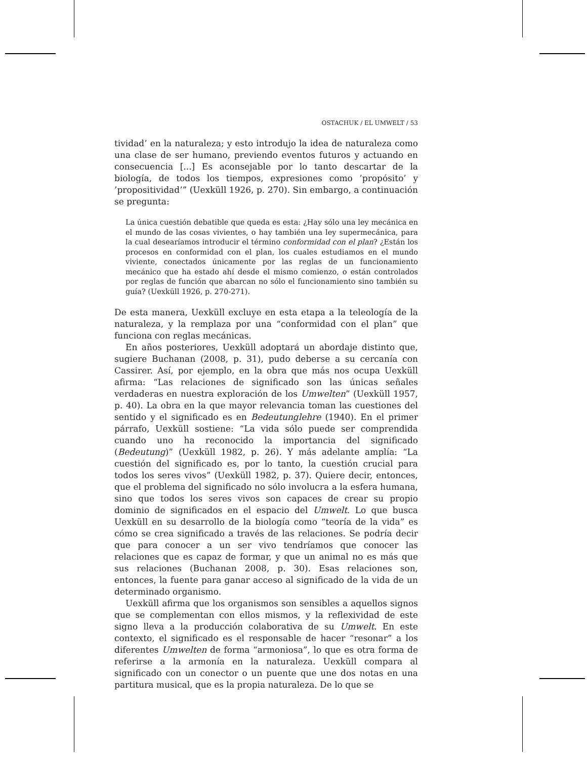OSTACHUK / EL UMWELT / 53
tividad’ en la naturaleza; y esto introdujo la idea de naturaleza como una clase de ser humano, previendo eventos futuros y actuando en consecuencia [...] Es aconsejable por lo tanto descartar de la biología, de todos los tiempos, expresiones como ’propósito’ y ’propositividad’” (Uexküll 1926, p. 270). Sin embargo, a continuación se pregunta:
La única cuestión debatible que queda es esta: ¿Hay sólo una ley mecánica en el mundo de las cosas vivientes, o hay también una ley supermecánica, para la cual desearíamos introducir el término conformidad con el plan? ¿Están los procesos en conformidad con el plan, los cuales estudiamos en el mundo viviente, conectados únicamente por las reglas de un funcionamiento mecánico que ha estado ahí desde el mismo comienzo, o están controlados por reglas de función que abarcan no sólo el funcionamiento sino también su guía? (Uexküll 1926, p. 270-271).
De esta manera, Uexküll excluye en esta etapa a la teleología de la naturaleza, y la remplaza por una “conformidad con el plan” que funciona con reglas mecánicas.
En años posteriores, Uexküll adoptará un abordaje distinto que, sugiere Buchanan (2008, p. 31), pudo deberse a su cercanía con Cassirer. Así, por ejemplo, en la obra que más nos ocupa Uexküll afirma: “Las relaciones de significado son las únicas señales verdaderas en nuestra exploración de los Umwelten” (Uexküll 1957, p. 40). La obra en la que mayor relevancia toman las cuestiones del sentido y el significado es en Bedeutunglehre (1940). En el primer párrafo, Uexküll sostiene: “La vida sólo puede ser comprendida cuando uno ha reconocido la importancia del significado (Bedeutung)” (Uexküll 1982, p. 26). Y más adelante amplía: “La cuestión del significado es, por lo tanto, la cuestión crucial para todos los seres vivos” (Uexküll 1982, p. 37). Quiere decir, entonces, que el problema del significado no sólo involucra a la esfera humana, sino que todos los seres vivos son capaces de crear su propio dominio de significados en el espacio del Umwelt. Lo que busca Uexküll en su desarrollo de la biología como “teoría de la vida” es cómo se crea significado a través de las relaciones. Se podría decir que para conocer a un ser vivo tendríamos que conocer las relaciones que es capaz de formar, y que un animal no es más que sus relaciones (Buchanan 2008, p. 30). Esas relaciones son, entonces, la fuente para ganar acceso al significado de la vida de un determinado organismo.
Uexküll afirma que los organismos son sensibles a aquellos signos que se complementan con ellos mismos, y la reflexividad de este signo lleva a la producción colaborativa de su Umwelt. En este contexto, el significado es el responsable de hacer “resonar” a los diferentes Umwelten de forma “armoniosa”, lo que es otra forma de referirse a la armonía en la naturaleza. Uexküll compara al significado con un conector o un puente que une dos notas en una partitura musical, que es la propia naturaleza. De lo que se